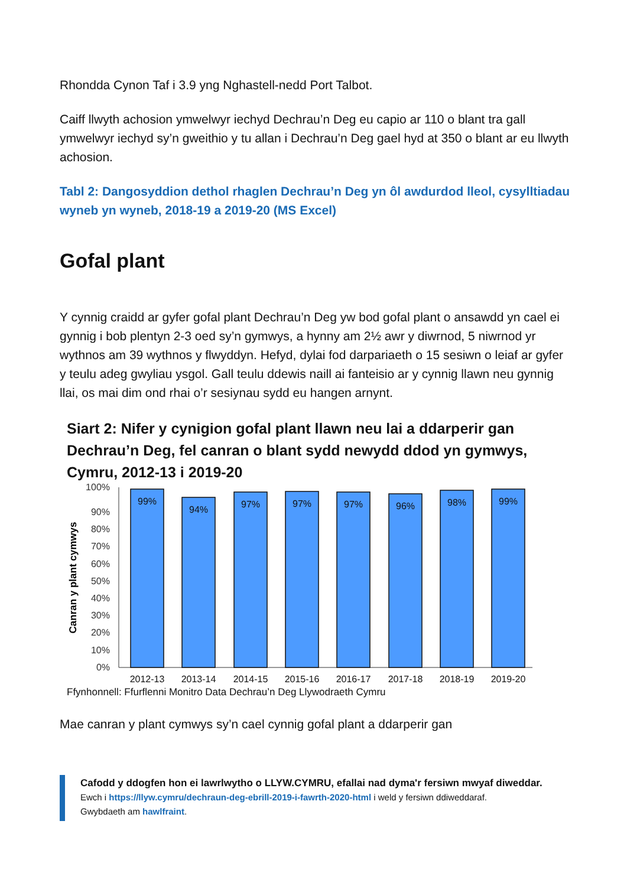Rhondda Cynon Taf i 3.9 yng Nghastell-nedd Port Talbot.
Caiff llwyth achosion ymwelwyr iechyd Dechrau’n Deg eu capio ar 110 o blant tra gall ymwelwyr iechyd sy’n gweithio y tu allan i Dechrau’n Deg gael hyd at 350 o blant ar eu llwyth achosion.
Tabl 2: Dangosyddion dethol rhaglen Dechrau’n Deg yn ôl awdurdod lleol, cysylltiadau wyneb yn wyneb, 2018-19 a 2019-20 (MS Excel)
Gofal plant
Y cynnig craidd ar gyfer gofal plant Dechrau’n Deg yw bod gofal plant o ansawdd yn cael ei gynnig i bob plentyn 2-3 oed sy’n gymwys, a hynny am 2½ awr y diwrnod, 5 niwrnod yr wythnos am 39 wythnos y flwyddyn. Hefyd, dylai fod darpariaeth o 15 sesiwn o leiaf ar gyfer y teulu adeg gwyliau ysgol. Gall teulu ddewis naill ai fanteisio ar y cynnig llawn neu gynnig llai, os mai dim ond rhai o’r sesiynau sydd eu hangen arnynt.
Siart 2: Nifer y cynigion gofal plant llawn neu lai a ddarperir gan Dechrau’n Deg, fel canran o blant sydd newydd ddod yn gymwys, Cymru, 2012-13 i 2019-20
Canran y plant cymwys
100%
90%
80%
70%
60%
50%
40%
30%
20%
10%
0%
99%
94%
97%
97%
97%
96%
98%
99%
2012-13
2013-14
2014-15
2015-16
2016-17
2017-18
2018-19
2019-20
Ffynhonnell: Ffurflenni Monitro Data Dechrau’n Deg Llywodraeth Cymru
Mae canran y plant cymwys sy’n cael cynnig gofal plant a ddarperir gan
Cafodd y ddogfen hon ei lawrlwytho o LLYW.CYMRU, efallai nad dyma'r fersiwn mwyaf diweddar.
Ewch i https://llyw.cymru/dechraun-deg-ebrill-2019-i-fawrth-2020-html i weld y fersiwn ddiweddaraf.
Gwybdaeth am hawlfraint.